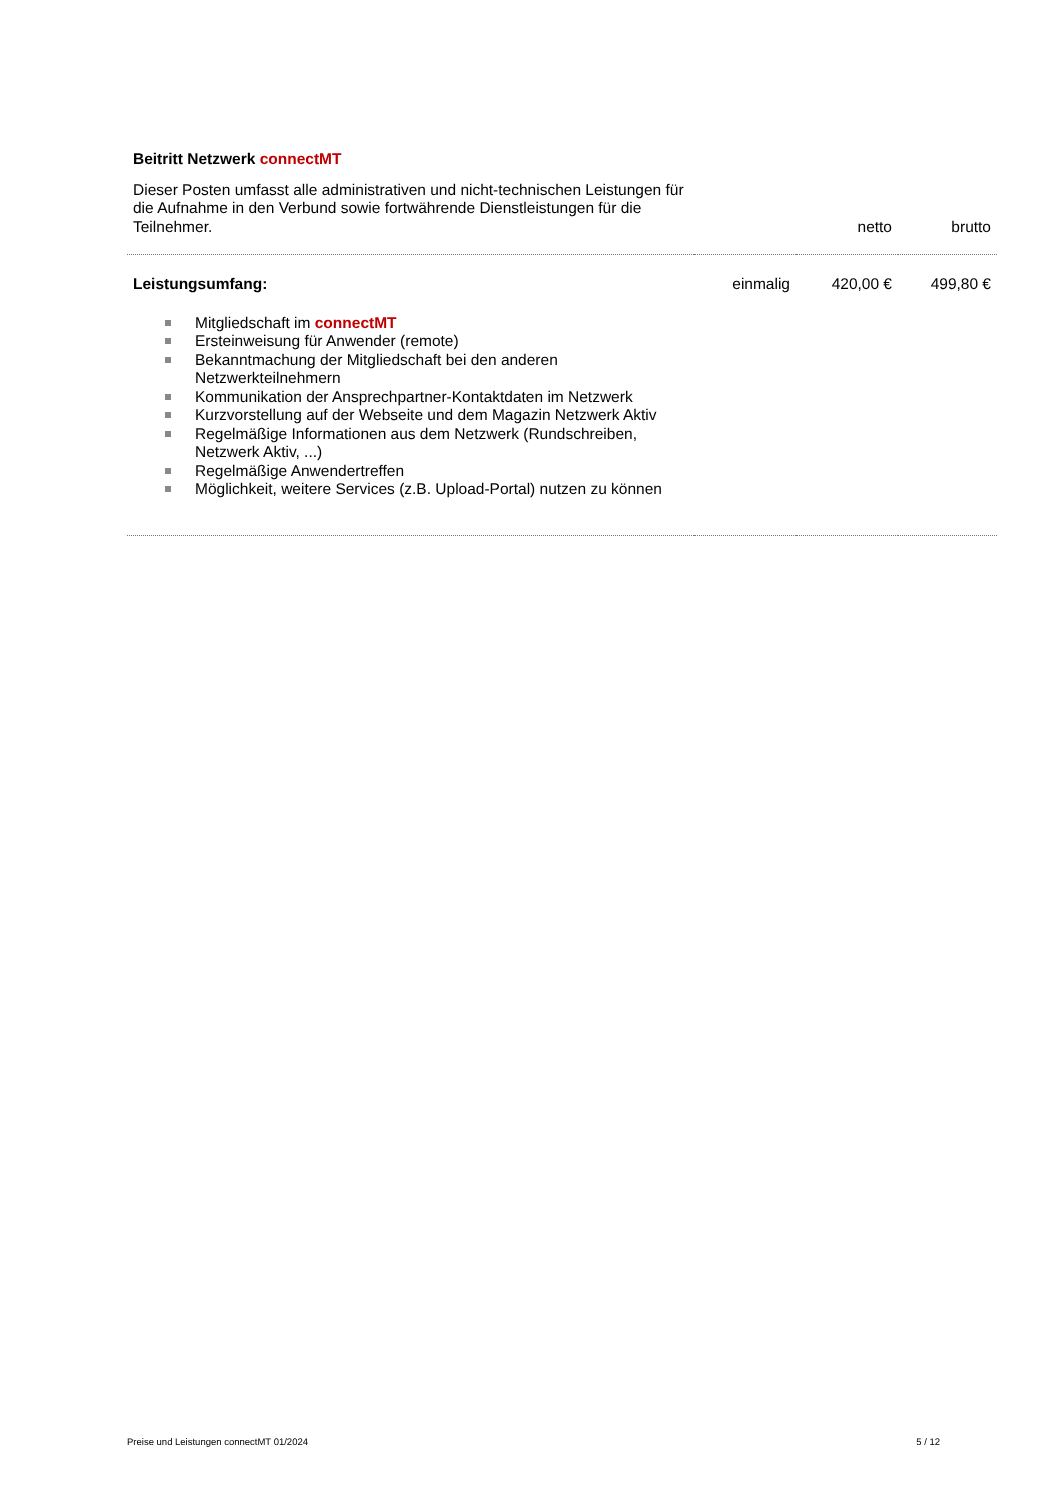| Beitritt Netzwerk connectMT | | | |
| Dieser Posten umfasst alle administrativen und nicht-technischen Leistungen für die Aufnahme in den Verbund sowie fortwährende Dienstleistungen für die Teilnehmer. | | netto | brutto |
| Leistungsumfang: | einmalig | 420,00 € | 499,80 € |
| Mitgliedschaft im connectMT Ersteinweisung für Anwender (remote) Bekanntmachung der Mitgliedschaft bei den anderen Netzwerkteilnehmern Kommunikation der Ansprechpartner-Kontaktdaten im Netzwerk Kurzvorstellung auf der Webseite und dem Magazin Netzwerk Aktiv Regelmäßige Informationen aus dem Netzwerk (Rundschreiben, Netzwerk Aktiv, ...) Regelmäßige Anwendertreffen Möglichkeit, weitere Services (z.B. Upload-Portal) nutzen zu können | | | |
Preise und Leistungen connectMT 01/2024 5 / 12